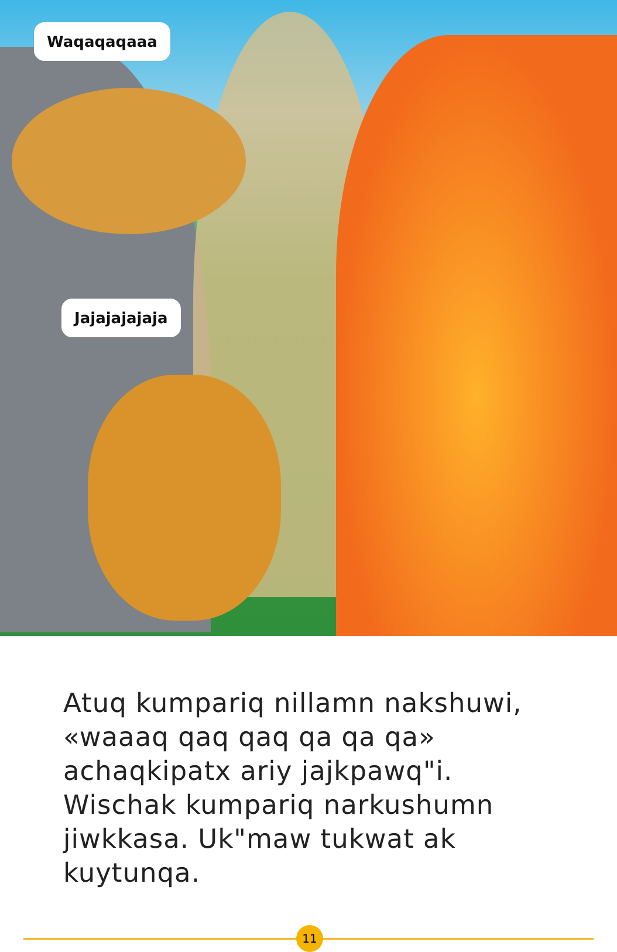Waqaqaqaaa
Jajajajajaja
Atuq kumpariq nillamn nakshuwi, «waaaq qaq qaq qa qa qa» achaqkipatx ariy jajkpawq"i. Wischak kumpariq narkushumn jiwkkasa. Uk"maw tukwat ak kuytunqa.
11